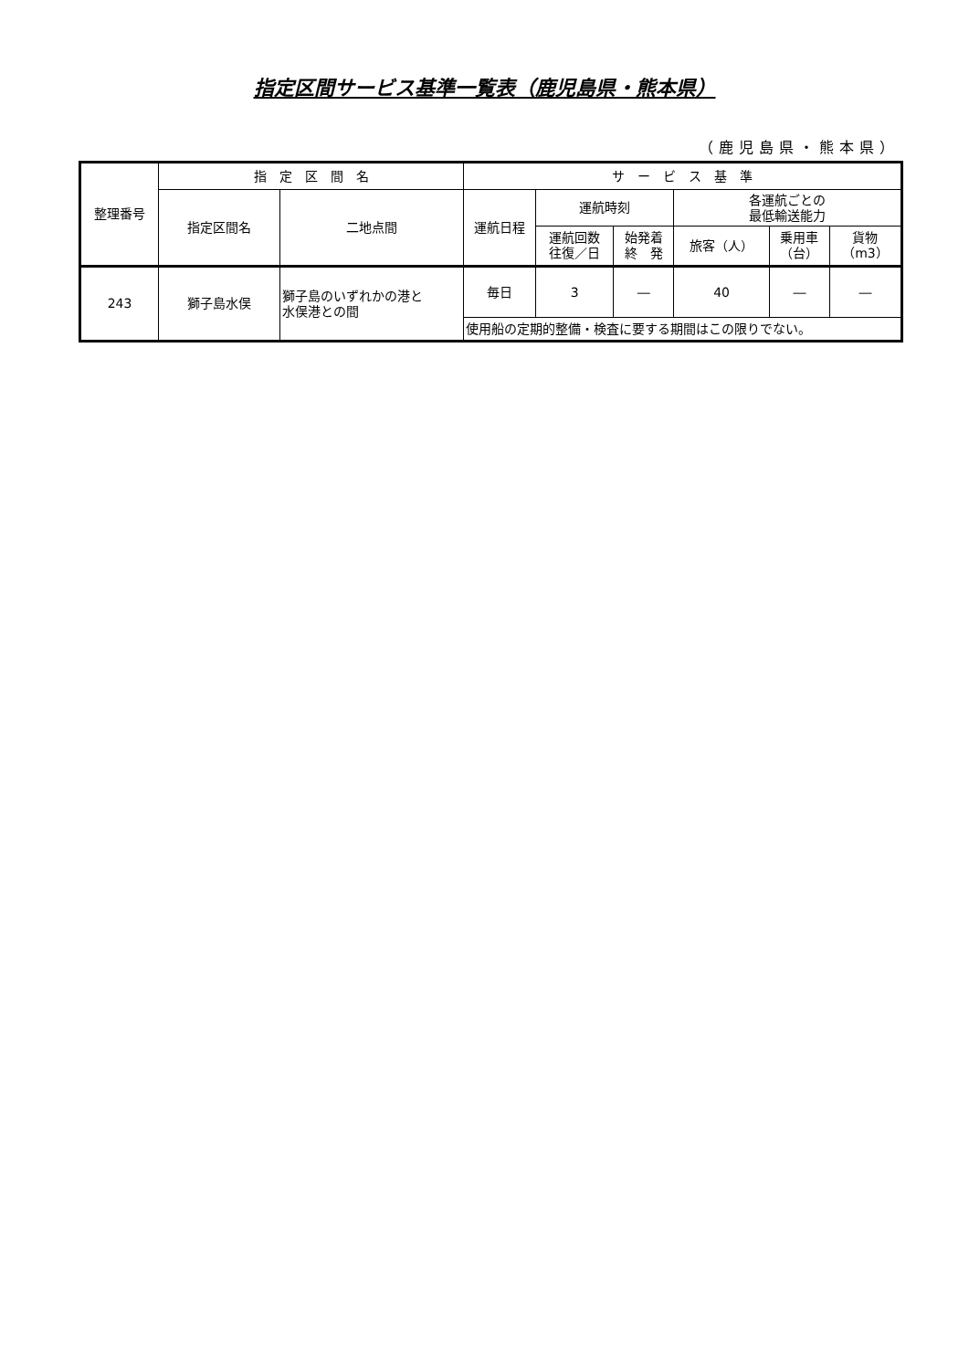指定区間サービス基準一覧表（鹿児島県・熊本県）
（鹿児島県・熊本県）
| 整理番号 | 指 定 区 間 名 | | サ ー ビ ス 基 準 | | | | | |
| --- | --- | --- | --- | --- | --- | --- | --- | --- |
| | 指定区間名 | 二地点間 | 運航日程 | 運航時刻 | | 各運航ごとの 最低輸送能力 | | |
| | | | | 運航回数 往復／日 | 始発着 終 発 | 旅客（人） | 乗用車 （台） | 貨物 （m3） |
| 243 | 獅子島水俣 | 獅子島のいずれかの港と 水俣港との間 | 毎日 | 3 | ― | 40 | ― | ― |
| | | | 使用船の定期的整備・検査に要する期間はこの限りでない。 | | | | | |